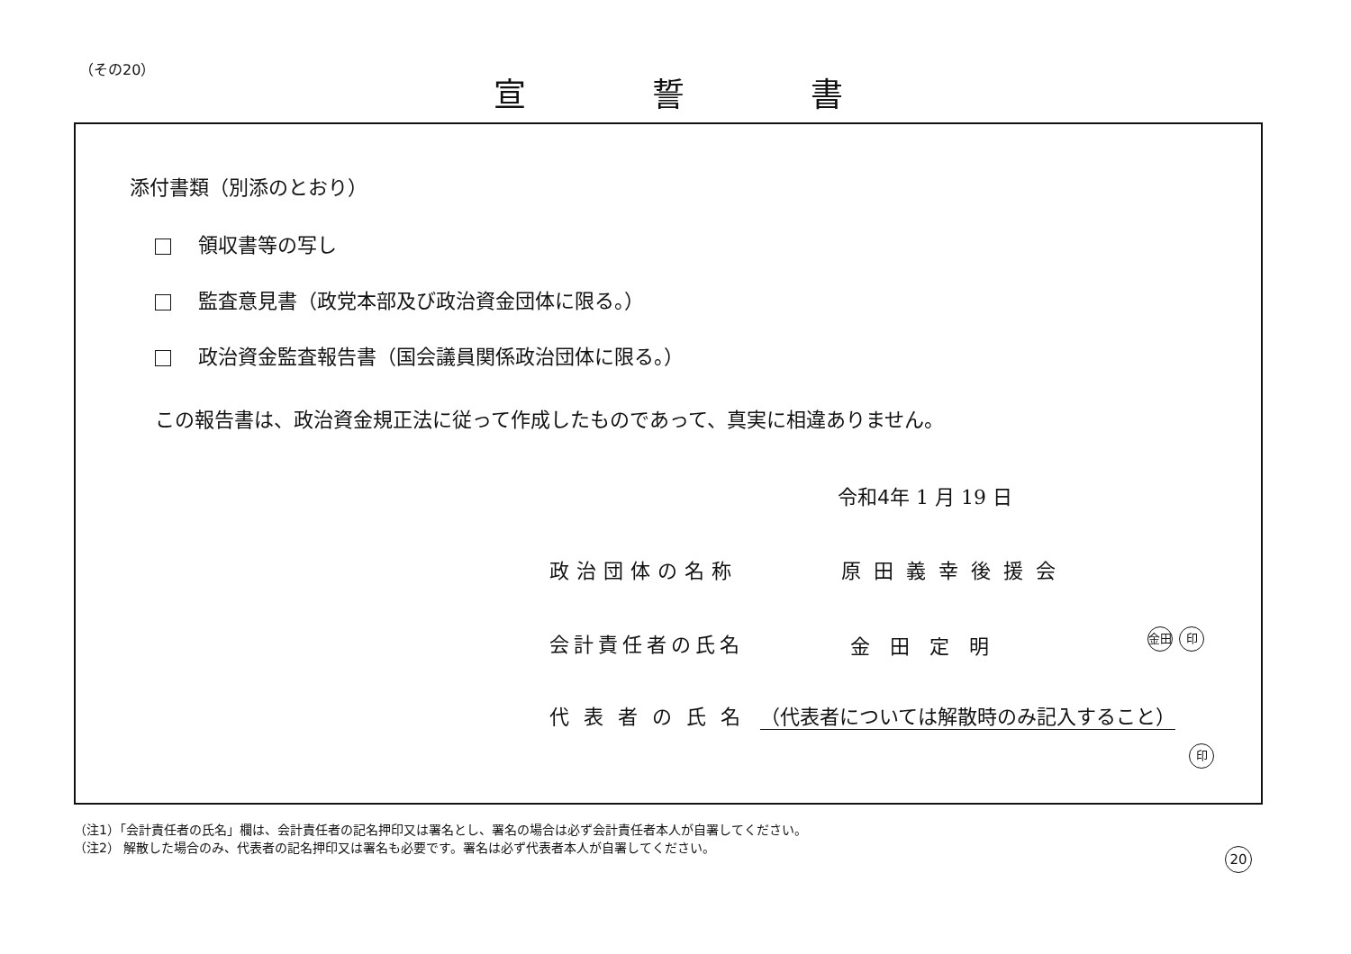（その20）
宣誓書
添付書類（別添のとおり）
領収書等の写し
監査意見書（政党本部及び政治資金団体に限る。）
政治資金監査報告書（国会議員関係政治団体に限る。）
この報告書は、政治資金規正法に従って作成したものであって、真実に相違ありません。
令和4年 1 月 19 日
政治団体の名称 原田義幸後援会
会計責任者の氏名 金田定明 金田 印
代表者の氏名
（代表者については解散時のみ記入すること）
印
（注1）「会計責任者の氏名」欄は、会計責任者の記名押印又は署名とし、署名の場合は必ず会計責任者本人が自署してください。
（注2） 解散した場合のみ、代表者の記名押印又は署名も必要です。署名は必ず代表者本人が自署してください。
20